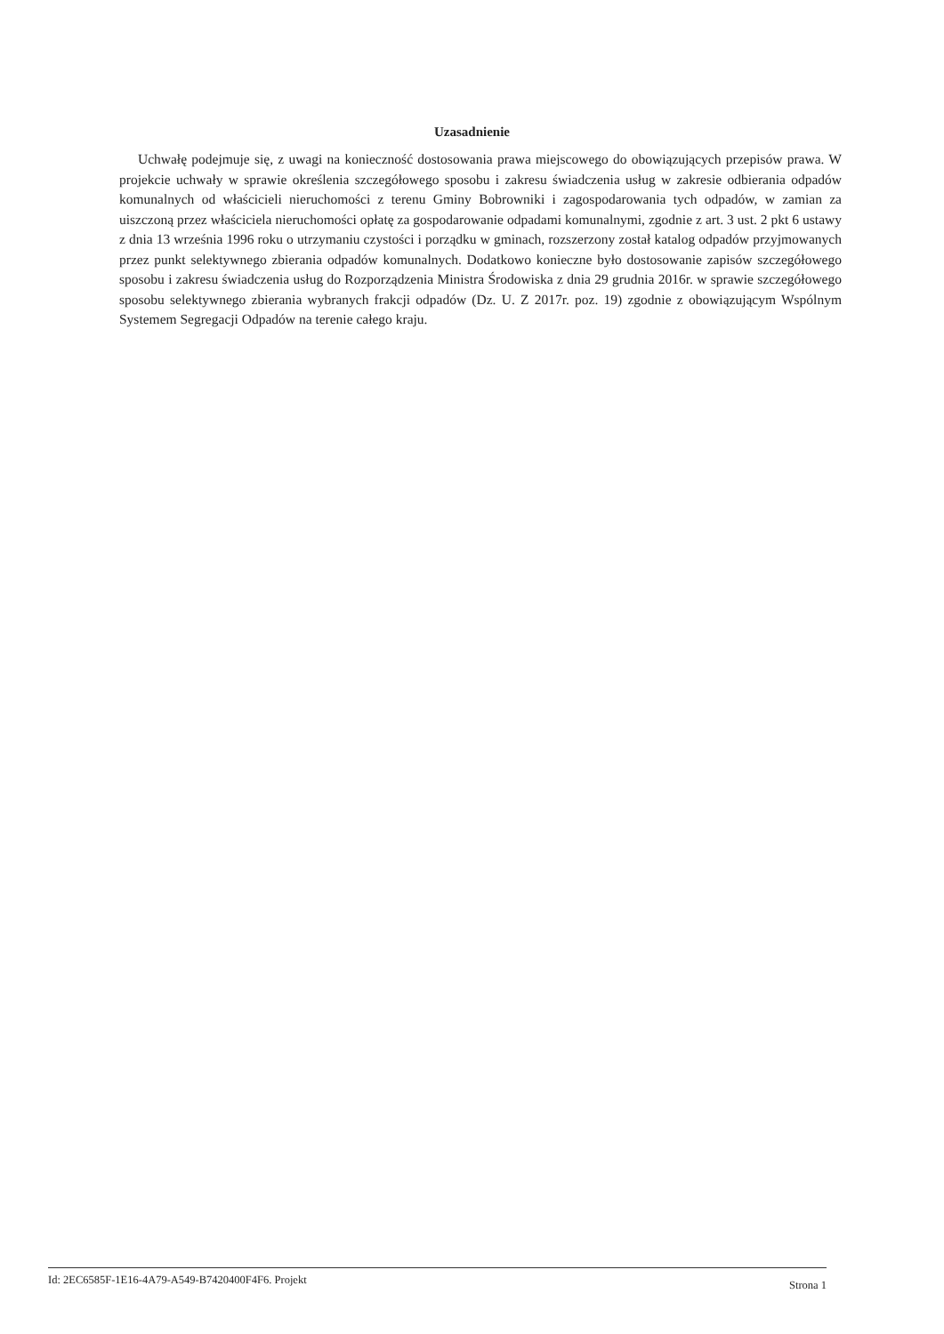Uzasadnienie
Uchwałę podejmuje się, z uwagi na konieczność dostosowania prawa miejscowego do obowiązujących przepisów prawa. W projekcie uchwały w sprawie określenia szczegółowego sposobu i zakresu świadczenia usług w zakresie odbierania odpadów komunalnych od właścicieli nieruchomości z terenu Gminy Bobrowniki i zagospodarowania tych odpadów, w zamian za uiszczoną przez właściciela nieruchomości opłatę za gospodarowanie odpadami komunalnymi, zgodnie z art. 3 ust. 2 pkt 6 ustawy z dnia 13 września 1996 roku o utrzymaniu czystości i porządku w gminach, rozszerzony został katalog odpadów przyjmowanych przez punkt selektywnego zbierania odpadów komunalnych. Dodatkowo konieczne było dostosowanie zapisów szczegółowego sposobu i zakresu świadczenia usług do Rozporządzenia Ministra Środowiska z dnia 29 grudnia 2016r. w sprawie szczegółowego sposobu selektywnego zbierania wybranych frakcji odpadów (Dz. U. Z 2017r. poz. 19) zgodnie z obowiązującym Wspólnym Systemem Segregacji Odpadów na terenie całego kraju.
Id: 2EC6585F-1E16-4A79-A549-B7420400F4F6. Projekt Strona 1